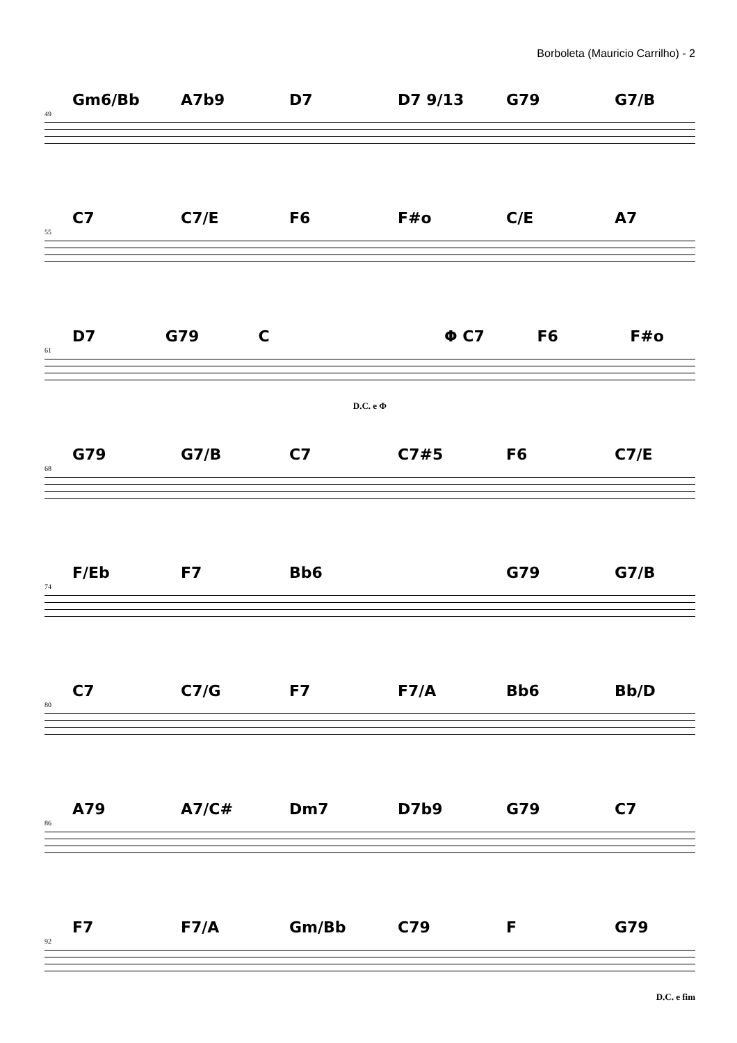Borboleta (Mauricio Carrilho) - 2
Gm6/Bb A7b9 D7 D7 9/13 G79 G7/B
49
C7 C7/E F6 F#o C/E A7
55
D7 G79 C Φ C7 F6 F#o
61
D.C. e Φ
G79 G7/B C7 C7#5 F6 C7/E
68
F/Eb F7 Bb6 G79 G7/B
74
C7 C7/G F7 F7/A Bb6 Bb/D
80
A79 A7/C# Dm7 D7b9 G79 C7
86
F7 F7/A Gm/Bb C79 F G79
92
D.C. e fim